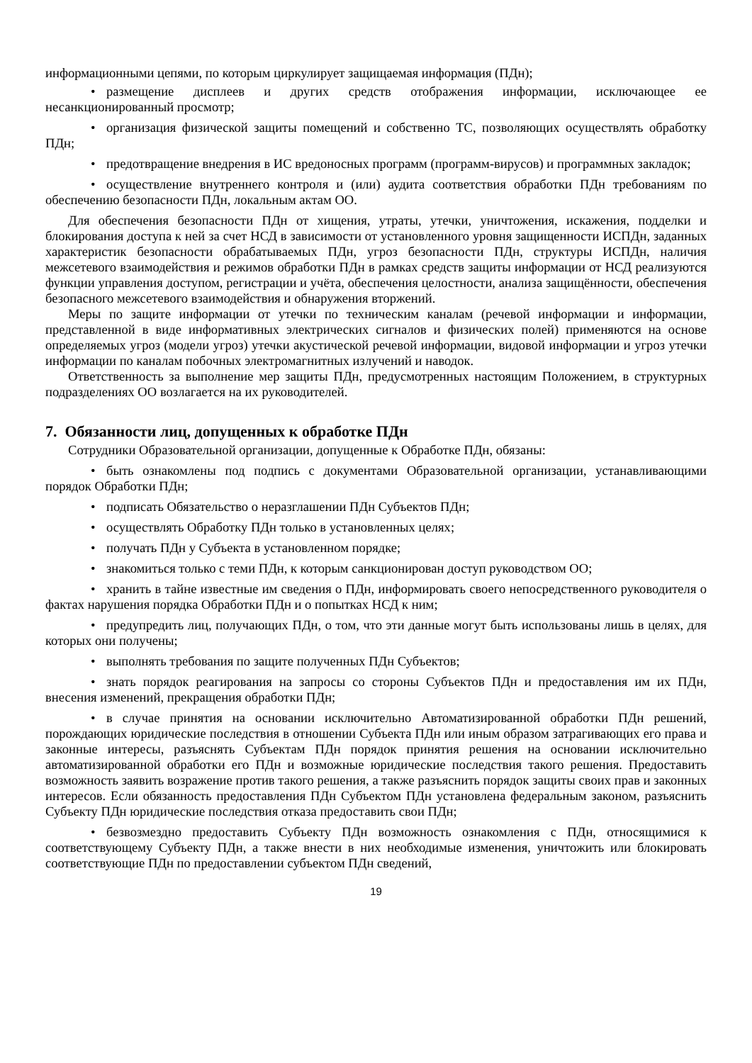информационными цепями, по которым циркулирует защищаемая информация (ПДн);
• размещение дисплеев и других средств отображения информации, исключающее ее несанкционированный просмотр;
• организация физической защиты помещений и собственно ТС, позволяющих осуществлять обработку ПДн;
• предотвращение внедрения в ИС вредоносных программ (программ-вирусов) и программных закладок;
• осуществление внутреннего контроля и (или) аудита соответствия обработки ПДн требованиям по обеспечению безопасности ПДн, локальным актам ОО.
Для обеспечения безопасности ПДн от хищения, утраты, утечки, уничтожения, искажения, подделки и блокирования доступа к ней за счет НСД в зависимости от установленного уровня защищенности ИСПДн, заданных характеристик безопасности обрабатываемых ПДн, угроз безопасности ПДн, структуры ИСПДн, наличия межсетевого взаимодействия и режимов обработки ПДн в рамках средств защиты информации от НСД реализуются функции управления доступом, регистрации и учёта, обеспечения целостности, анализа защищённости, обеспечения безопасного межсетевого взаимодействия и обнаружения вторжений.
Меры по защите информации от утечки по техническим каналам (речевой информации и информации, представленной в виде информативных электрических сигналов и физических полей) применяются на основе определяемых угроз (модели угроз) утечки акустической речевой информации, видовой информации и угроз утечки информации по каналам побочных электромагнитных излучений и наводок.
Ответственность за выполнение мер защиты ПДн, предусмотренных настоящим Положением, в структурных подразделениях ОО возлагается на их руководителей.
7. Обязанности лиц, допущенных к обработке ПДн
Сотрудники Образовательной организации, допущенные к Обработке ПДн, обязаны:
• быть ознакомлены под подпись с документами Образовательной организации, устанавливающими порядок Обработки ПДн;
• подписать Обязательство о неразглашении ПДн Субъектов ПДн;
• осуществлять Обработку ПДн только в установленных целях;
• получать ПДн у Субъекта в установленном порядке;
• знакомиться только с теми ПДн, к которым санкционирован доступ руководством ОО;
• хранить в тайне известные им сведения о ПДн, информировать своего непосредственного руководителя о фактах нарушения порядка Обработки ПДн и о попытках НСД к ним;
• предупредить лиц, получающих ПДн, о том, что эти данные могут быть использованы лишь в целях, для которых они получены;
• выполнять требования по защите полученных ПДн Субъектов;
• знать порядок реагирования на запросы со стороны Субъектов ПДн и предоставления им их ПДн, внесения изменений, прекращения обработки ПДн;
• в случае принятия на основании исключительно Автоматизированной обработки ПДн решений, порождающих юридические последствия в отношении Субъекта ПДн или иным образом затрагивающих его права и законные интересы, разъяснять Субъектам ПДн порядок принятия решения на основании исключительно автоматизированной обработки его ПДн и возможные юридические последствия такого решения. Предоставить возможность заявить возражение против такого решения, а также разъяснить порядок защиты своих прав и законных интересов. Если обязанность предоставления ПДн Субъектом ПДн установлена федеральным законом, разъяснить Субъекту ПДн юридические последствия отказа предоставить свои ПДн;
• безвозмездно предоставить Субъекту ПДн возможность ознакомления с ПДн, относящимися к соответствующему Субъекту ПДн, а также внести в них необходимые изменения, уничтожить или блокировать соответствующие ПДн по предоставлении субъектом ПДн сведений,
19